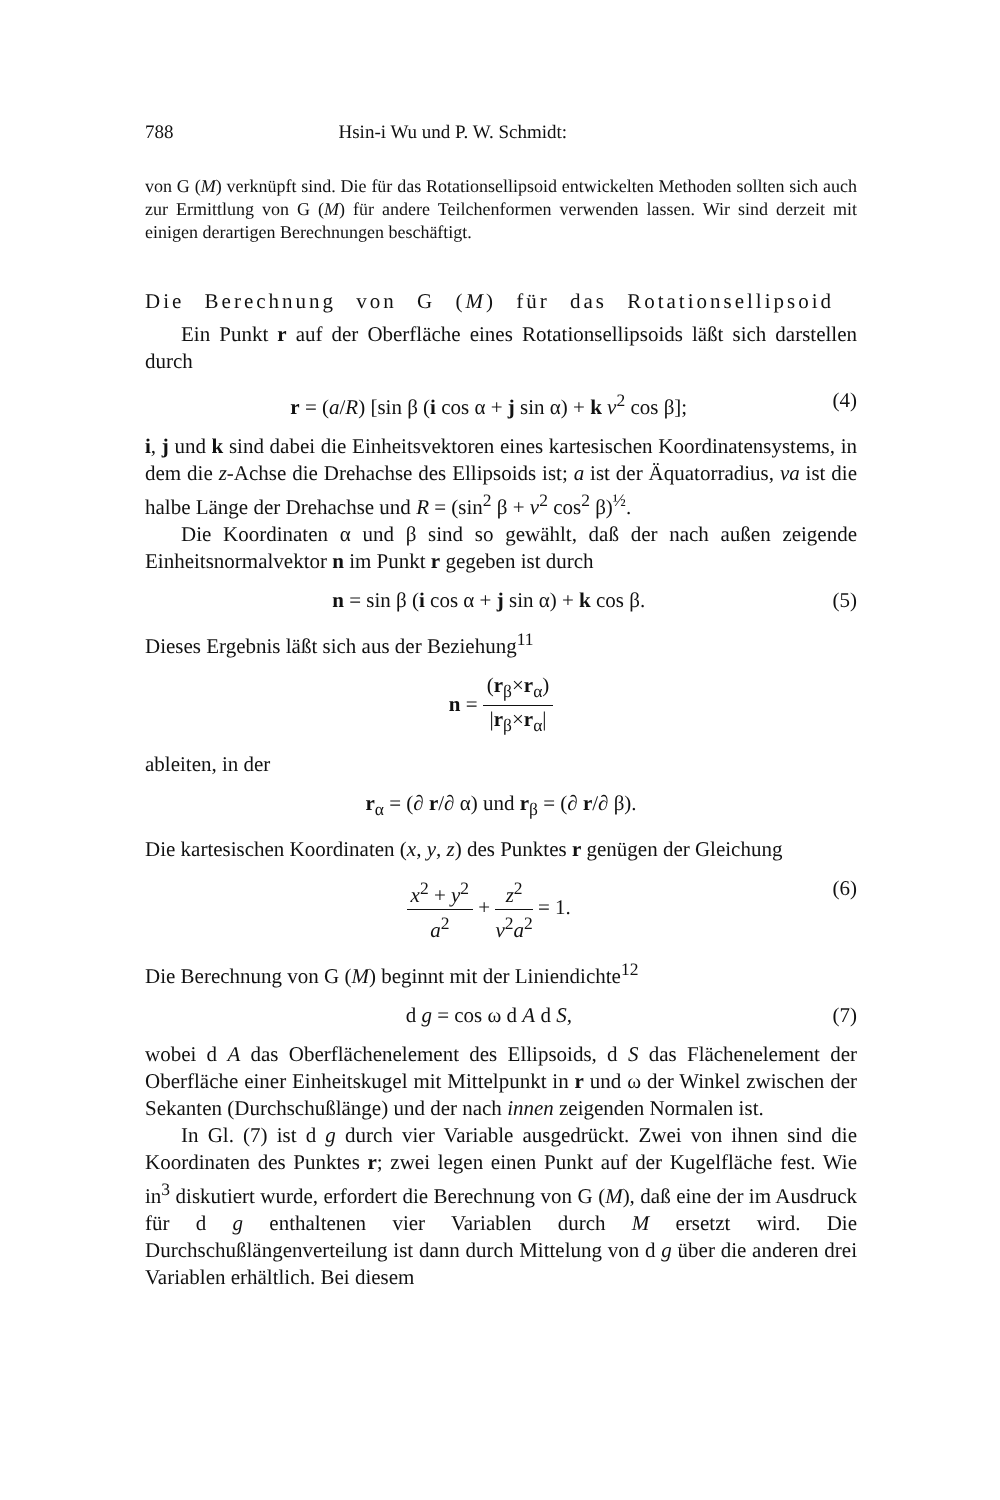788 Hsin-i Wu und P. W. Schmidt:
von G (M) verknüpft sind. Die für das Rotationsellipsoid entwickelten Methoden sollten sich auch zur Ermittlung von G (M) für andere Teilchenformen verwenden lassen. Wir sind derzeit mit einigen derartigen Berechnungen beschäftigt.
Die Berechnung von G (M) für das Rotationsellipsoid
Ein Punkt r auf der Oberfläche eines Rotationsellipsoids läßt sich darstellen durch
r = (a/R) [sin β (i cos α + j sin α) + k v<sup>2</sup> cos β]; (4)
i, j und k sind dabei die Einheitsvektoren eines kartesischen Koordinatensystems, in dem die z-Achse die Drehachse des Ellipsoids ist; a ist der Äquatorradius, va ist die halbe Länge der Drehachse und R = (sin<sup>2</sup> β + v<sup>2</sup> cos<sup>2</sup> β)<sup>½</sup>.
Die Koordinaten α und β sind so gewählt, daß der nach außen zeigende Einheitsnormalvektor n im Punkt r gegeben ist durch
n = sin β (i cos α + j sin α) + k cos β. (5)
Dieses Ergebnis läßt sich aus der Beziehung<sup>11</sup>
n = (r<sub>β</sub>×r<sub>α</sub>) |r<sub>β</sub>×r<sub>α</sub>|
ableiten, in der
r<sub>α</sub> = (∂ r/∂ α) und r<sub>β</sub> = (∂ r/∂ β).
Die kartesischen Koordinaten (x, y, z) des Punktes r genügen der Gleichung
x<sup>2</sup> + y<sup>2</sup> a<sup>2</sup> + z<sup>2</sup> v<sup>2</sup>a<sup>2</sup> = 1. (6)
Die Berechnung von G (M) beginnt mit der Liniendichte<sup>12</sup>
d g = cos ω d A d S, (7)
wobei d A das Oberflächenelement des Ellipsoids, d S das Flächenelement der Oberfläche einer Einheitskugel mit Mittelpunkt in r und ω der Winkel zwischen der Sekanten (Durchschußlänge) und der nach innen zeigenden Normalen ist.
In Gl. (7) ist d g durch vier Variable ausgedrückt. Zwei von ihnen sind die Koordinaten des Punktes r; zwei legen einen Punkt auf der Kugelfläche fest. Wie in<sup>3</sup> diskutiert wurde, erfordert die Berechnung von G (M), daß eine der im Ausdruck für d g enthaltenen vier Variablen durch M ersetzt wird. Die Durchschußlängenverteilung ist dann durch Mittelung von d g über die anderen drei Variablen erhältlich. Bei diesem